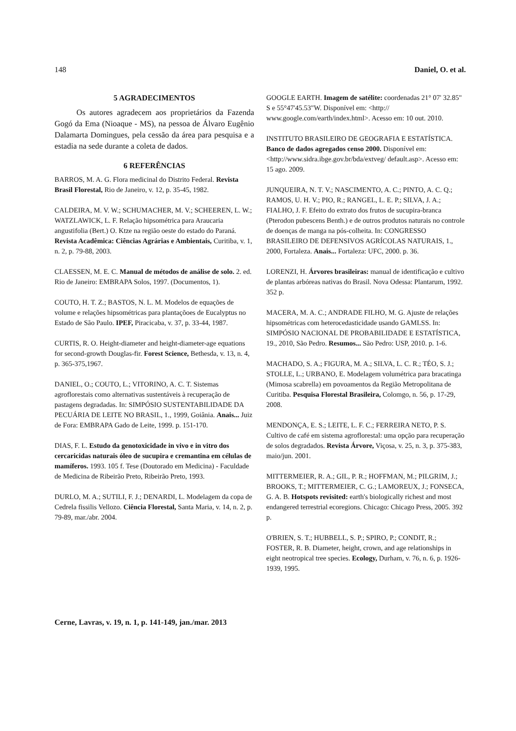148 Daniel, O. et al.
5 AGRADECIMENTOS
Os autores agradecem aos proprietários da Fazenda Gogó da Ema (Nioaque - MS), na pessoa de Álvaro Eugênio Dalamarta Domingues, pela cessão da área para pesquisa e a estadia na sede durante a coleta de dados.
6 REFERÊNCIAS
BARROS, M. A. G. Flora medicinal do Distrito Federal. Revista Brasil Florestal, Rio de Janeiro, v. 12, p. 35-45, 1982.
CALDEIRA, M. V. W.; SCHUMACHER, M. V.; SCHEEREN, L. W.; WATZLAWICK, L. F. Relação hipsométrica para Araucaria angustifolia (Bert.) O. Ktze na região oeste do estado do Paraná. Revista Acadêmica: Ciências Agrárias e Ambientais, Curitiba, v. 1, n. 2, p. 79-88, 2003.
CLAESSEN, M. E. C. Manual de métodos de análise de solo. 2. ed. Rio de Janeiro: EMBRAPA Solos, 1997. (Documentos, 1).
COUTO, H. T. Z.; BASTOS, N. L. M. Modelos de equações de volume e relações hipsométricas para plantaçõoes de Eucalyptus no Estado de São Paulo. IPEF, Piracicaba, v. 37, p. 33-44, 1987.
CURTIS, R. O. Height-diameter and height-diameter-age equations for second-growth Douglas-fir. Forest Science, Bethesda, v. 13, n. 4, p. 365-375,1967.
DANIEL, O.; COUTO, L.; VITORINO, A. C. T. Sistemas agroflorestais como alternativas sustentáveis à recuperação de pastagens degradadas. In: SIMPÓSIO SUSTENTABILIDADE DA PECUÁRIA DE LEITE NO BRASIL, 1., 1999, Goiânia. Anais... Juiz de Fora: EMBRAPA Gado de Leite, 1999. p. 151-170.
DIAS, F. L. Estudo da genotoxicidade in vivo e in vitro dos cercaricidas naturais óleo de sucupira e cremantina em células de mamíferos. 1993. 105 f. Tese (Doutorado em Medicina) - Faculdade de Medicina de Ribeirão Preto, Ribeirão Preto, 1993.
DURLO, M. A.; SUTILI, F. J.; DENARDI, L. Modelagem da copa de Cedrela fissilis Vellozo. Ciência Florestal, Santa Maria, v. 14, n. 2, p. 79-89, mar./abr. 2004.
GOOGLE EARTH. Imagem de satélite: coordenadas 21° 07' 32.85" S e 55°47'45.53"W. Disponível em: <http:// www.google.com/earth/index.html>. Acesso em: 10 out. 2010.
INSTITUTO BRASILEIRO DE GEOGRAFIA E ESTATÍSTICA. Banco de dados agregados censo 2000. Disponível em: <http://www.sidra.ibge.gov.br/bda/extveg/ default.asp>. Acesso em: 15 ago. 2009.
JUNQUEIRA, N. T. V.; NASCIMENTO, A. C.; PINTO, A. C. Q.; RAMOS, U. H. V.; PIO, R.; RANGEL, L. E. P.; SILVA, J. A.; FIALHO, J. F. Efeito do extrato dos frutos de sucupira-branca (Pterodon pubescens Benth.) e de outros produtos naturais no controle de doenças de manga na pós-colheita. In: CONGRESSO BRASILEIRO DE DEFENSIVOS AGRÍCOLAS NATURAIS, 1., 2000, Fortaleza. Anais... Fortaleza: UFC, 2000. p. 36.
LORENZI, H. Árvores brasileiras: manual de identificação e cultivo de plantas arbóreas nativas do Brasil. Nova Odessa: Plantarum, 1992. 352 p.
MACERA, M. A. C.; ANDRADE FILHO, M. G. Ajuste de relações hipsométricas com heterocedasticidade usando GAMLSS. In: SIMPÓSIO NACIONAL DE PROBABILIDADE E ESTATÍSTICA, 19., 2010, São Pedro. Resumos... São Pedro: USP, 2010. p. 1-6.
MACHADO, S. A.; FIGURA, M. A.; SILVA, L. C. R.; TÉO, S. J.; STOLLE, L.; URBANO, E. Modelagem volumétrica para bracatinga (Mimosa scabrella) em povoamentos da Região Metropolitana de Curitiba. Pesquisa Florestal Brasileira, Colomgo, n. 56, p. 17-29, 2008.
MENDONÇA, E. S.; LEITE, L. F. C.; FERREIRA NETO, P. S. Cultivo de café em sistema agroflorestal: uma opção para recuperação de solos degradados. Revista Árvore, Viçosa, v. 25, n. 3, p. 375-383, maio/jun. 2001.
MITTERMEIER, R. A.; GIL, P. R.; HOFFMAN, M.; PILGRIM, J.; BROOKS, T.; MITTERMEIER, C. G.; LAMOREUX, J.; FONSECA, G. A. B. Hotspots revisited: earth's biologically richest and most endangered terrestrial ecoregions. Chicago: Chicago Press, 2005. 392 p.
O'BRIEN, S. T.; HUBBELL, S. P.; SPIRO, P.; CONDIT, R.; FOSTER, R. B. Diameter, height, crown, and age relationships in eight neotropical tree species. Ecology, Durham, v. 76, n. 6, p. 1926-1939, 1995.
Cerne, Lavras, v. 19, n. 1, p. 141-149, jan./mar. 2013